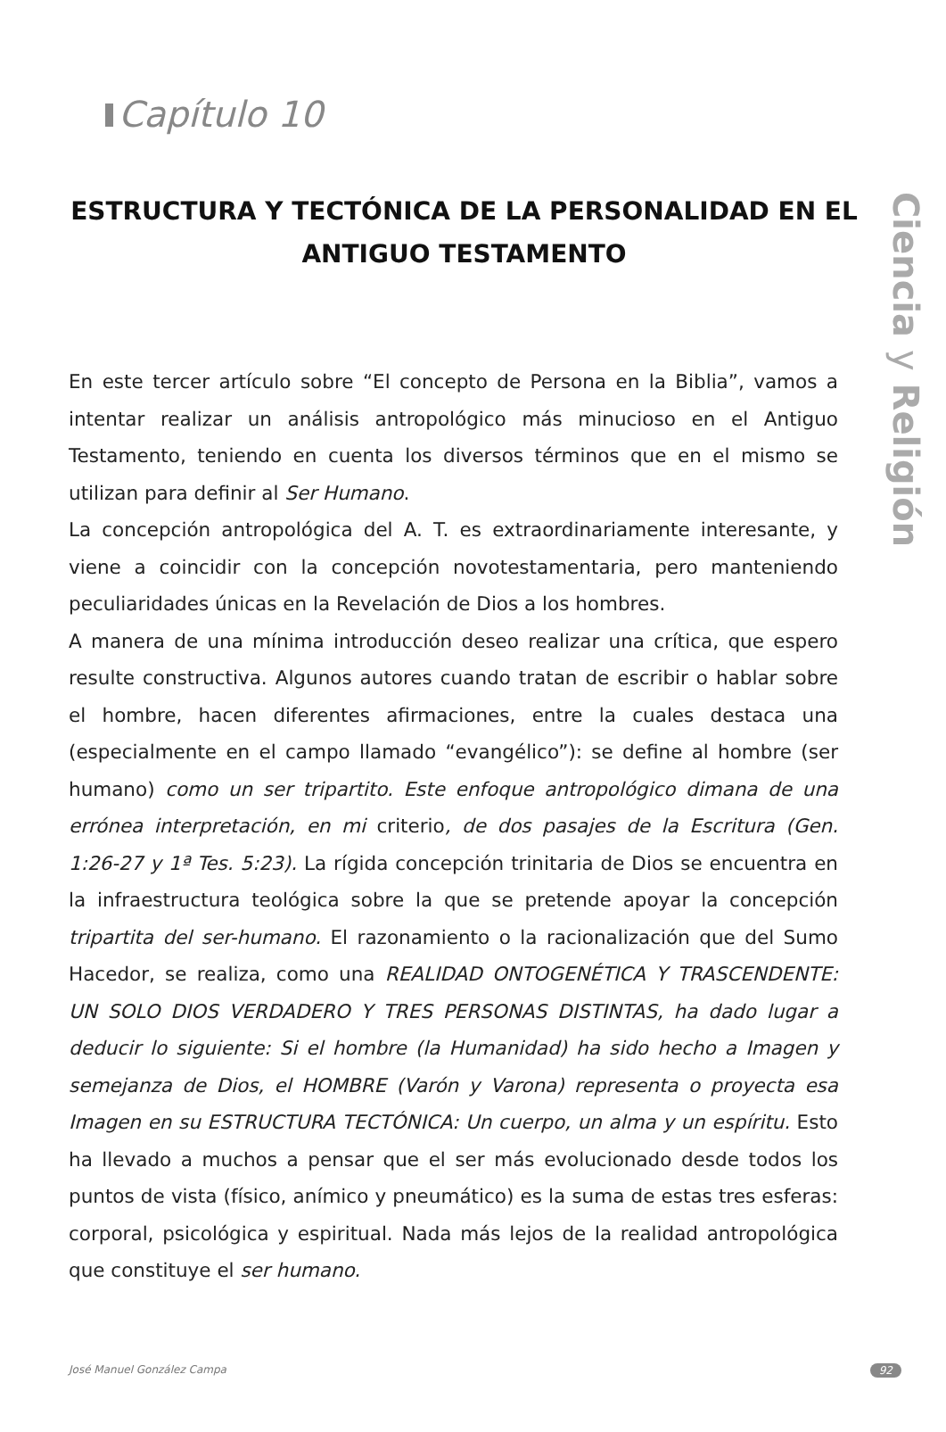Ciencia y Religión
Capítulo 10
ESTRUCTURA Y TECTÓNICA DE LA PERSONALIDAD EN EL ANTIGUO TESTAMENTO
En este tercer artículo sobre “El concepto de Persona en la Biblia”, vamos a intentar realizar un análisis antropológico más minucioso en el Antiguo Testamento, teniendo en cuenta los diversos términos que en el mismo se utilizan para definir al Ser Humano.
La concepción antropológica del A. T. es extraordinariamente interesante, y viene a coincidir con la concepción novotestamentaria, pero manteniendo peculiaridades únicas en la Revelación de Dios a los hombres.
A manera de una mínima introducción deseo realizar una crítica, que espero resulte constructiva. Algunos autores cuando tratan de escribir o hablar sobre el hombre, hacen diferentes afirmaciones, entre la cuales destaca una (especialmente en el campo llamado “evangélico”): se define al hombre (ser humano) como un ser tripartito. Este enfoque antropológico dimana de una errónea interpretación, en mi criterio, de dos pasajes de la Escritura (Gen. 1:26-27 y 1ª Tes. 5:23). La rígida concepción trinitaria de Dios se encuentra en la infraestructura teológica sobre la que se pretende apoyar la concepción tripartita del ser-humano. El razonamiento o la racionalización que del Sumo Hacedor, se realiza, como una REALIDAD ONTOGENÉTICA Y TRASCENDENTE: UN SOLO DIOS VERDADERO Y TRES PERSONAS DISTINTAS, ha dado lugar a deducir lo siguiente: Si el hombre (la Humanidad) ha sido hecho a Imagen y semejanza de Dios, el HOMBRE (Varón y Varona) representa o proyecta esa Imagen en su ESTRUCTURA TECTÓNICA: Un cuerpo, un alma y un espíritu. Esto ha llevado a muchos a pensar que el ser más evolucionado desde todos los puntos de vista (físico, anímico y pneumático) es la suma de estas tres esferas: corporal, psicológica y espiritual. Nada más lejos de la realidad antropológica que constituye el ser humano.
José Manuel González Campa 92